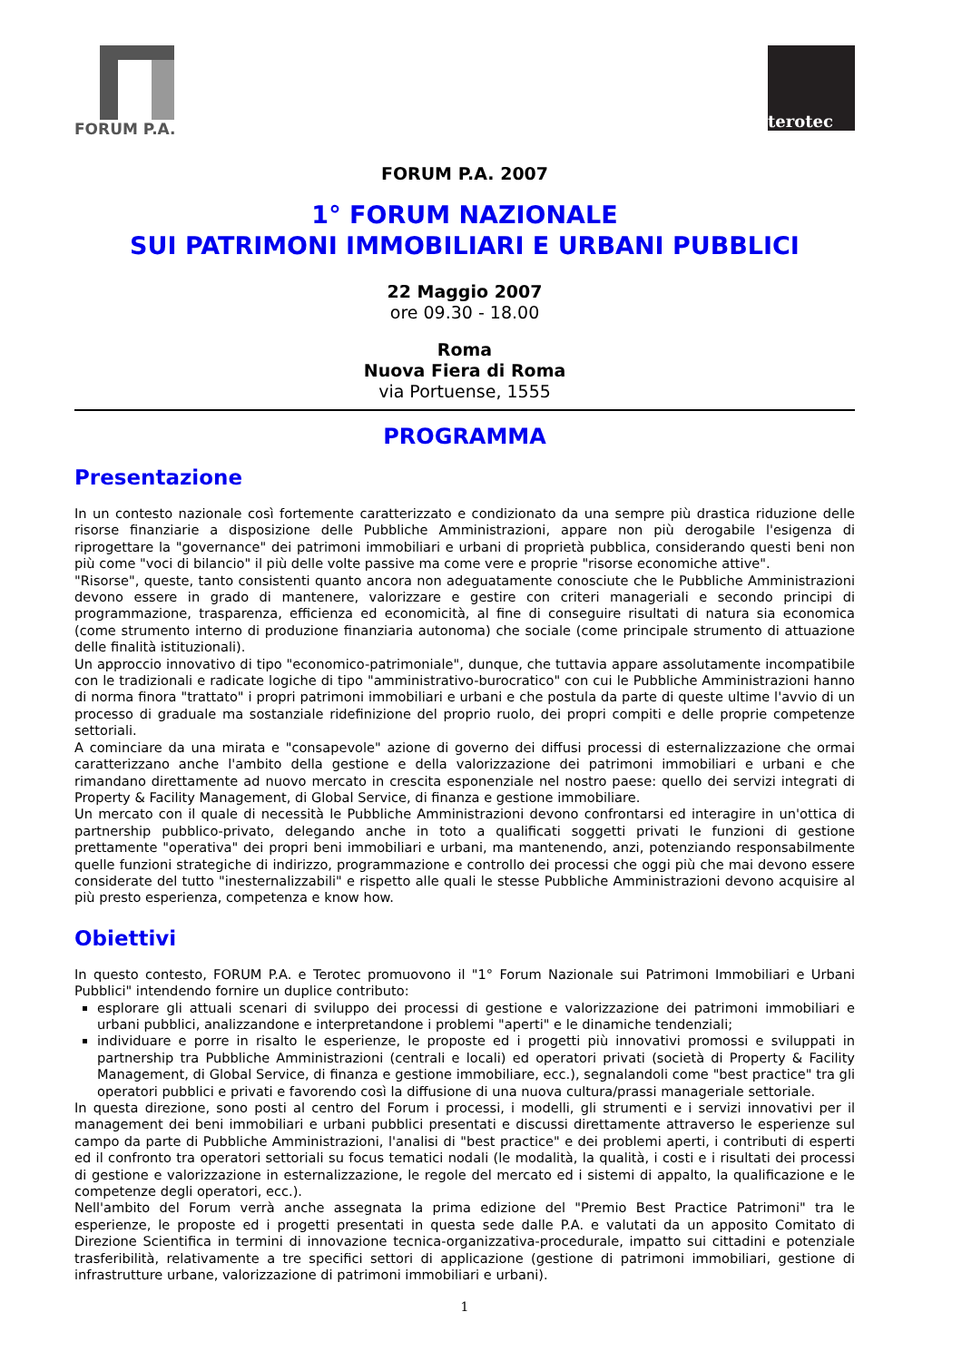FORUM P.A.
terotec
FORUM P.A. 2007
1° FORUM NAZIONALE
SUI PATRIMONI IMMOBILIARI E URBANI PUBBLICI
22 Maggio 2007
ore 09.30 - 18.00
Roma
Nuova Fiera di Roma
via Portuense, 1555
PROGRAMMA
Presentazione
In un contesto nazionale così fortemente caratterizzato e condizionato da una sempre più drastica riduzione delle risorse finanziarie a disposizione delle Pubbliche Amministrazioni, appare non più derogabile l'esigenza di riprogettare la "governance" dei patrimoni immobiliari e urbani di proprietà pubblica, considerando questi beni non più come "voci di bilancio" il più delle volte passive ma come vere e proprie "risorse economiche attive".
"Risorse", queste, tanto consistenti quanto ancora non adeguatamente conosciute che le Pubbliche Amministrazioni devono essere in grado di mantenere, valorizzare e gestire con criteri manageriali e secondo principi di programmazione, trasparenza, efficienza ed economicità, al fine di conseguire risultati di natura sia economica (come strumento interno di produzione finanziaria autonoma) che sociale (come principale strumento di attuazione delle finalità istituzionali).
Un approccio innovativo di tipo "economico-patrimoniale", dunque, che tuttavia appare assolutamente incompatibile con le tradizionali e radicate logiche di tipo "amministrativo-burocratico" con cui le Pubbliche Amministrazioni hanno di norma finora "trattato" i propri patrimoni immobiliari e urbani e che postula da parte di queste ultime l'avvio di un processo di graduale ma sostanziale ridefinizione del proprio ruolo, dei propri compiti e delle proprie competenze settoriali.
A cominciare da una mirata e "consapevole" azione di governo dei diffusi processi di esternalizzazione che ormai caratterizzano anche l'ambito della gestione e della valorizzazione dei patrimoni immobiliari e urbani e che rimandano direttamente ad nuovo mercato in crescita esponenziale nel nostro paese: quello dei servizi integrati di Property & Facility Management, di Global Service, di finanza e gestione immobiliare.
Un mercato con il quale di necessità le Pubbliche Amministrazioni devono confrontarsi ed interagire in un'ottica di partnership pubblico-privato, delegando anche in toto a qualificati soggetti privati le funzioni di gestione prettamente "operativa" dei propri beni immobiliari e urbani, ma mantenendo, anzi, potenziando responsabilmente quelle funzioni strategiche di indirizzo, programmazione e controllo dei processi che oggi più che mai devono essere considerate del tutto "inesternalizzabili" e rispetto alle quali le stesse Pubbliche Amministrazioni devono acquisire al più presto esperienza, competenza e know how.
Obiettivi
In questo contesto, FORUM P.A. e Terotec promuovono il "1° Forum Nazionale sui Patrimoni Immobiliari e Urbani Pubblici" intendendo fornire un duplice contributo:
esplorare gli attuali scenari di sviluppo dei processi di gestione e valorizzazione dei patrimoni immobiliari e urbani pubblici, analizzandone e interpretandone i problemi "aperti" e le dinamiche tendenziali;
individuare e porre in risalto le esperienze, le proposte ed i progetti più innovativi promossi e sviluppati in partnership tra Pubbliche Amministrazioni (centrali e locali) ed operatori privati (società di Property & Facility Management, di Global Service, di finanza e gestione immobiliare, ecc.), segnalandoli come "best practice" tra gli operatori pubblici e privati e favorendo così la diffusione di una nuova cultura/prassi manageriale settoriale.
In questa direzione, sono posti al centro del Forum i processi, i modelli, gli strumenti e i servizi innovativi per il management dei beni immobiliari e urbani pubblici presentati e discussi direttamente attraverso le esperienze sul campo da parte di Pubbliche Amministrazioni, l'analisi di "best practice" e dei problemi aperti, i contributi di esperti ed il confronto tra operatori settoriali su focus tematici nodali (le modalità, la qualità, i costi e i risultati dei processi di gestione e valorizzazione in esternalizzazione, le regole del mercato ed i sistemi di appalto, la qualificazione e le competenze degli operatori, ecc.).
Nell'ambito del Forum verrà anche assegnata la prima edizione del "Premio Best Practice Patrimoni" tra le esperienze, le proposte ed i progetti presentati in questa sede dalle P.A. e valutati da un apposito Comitato di Direzione Scientifica in termini di innovazione tecnica-organizzativa-procedurale, impatto sui cittadini e potenziale trasferibilità, relativamente a tre specifici settori di applicazione (gestione di patrimoni immobiliari, gestione di infrastrutture urbane, valorizzazione di patrimoni immobiliari e urbani).
1